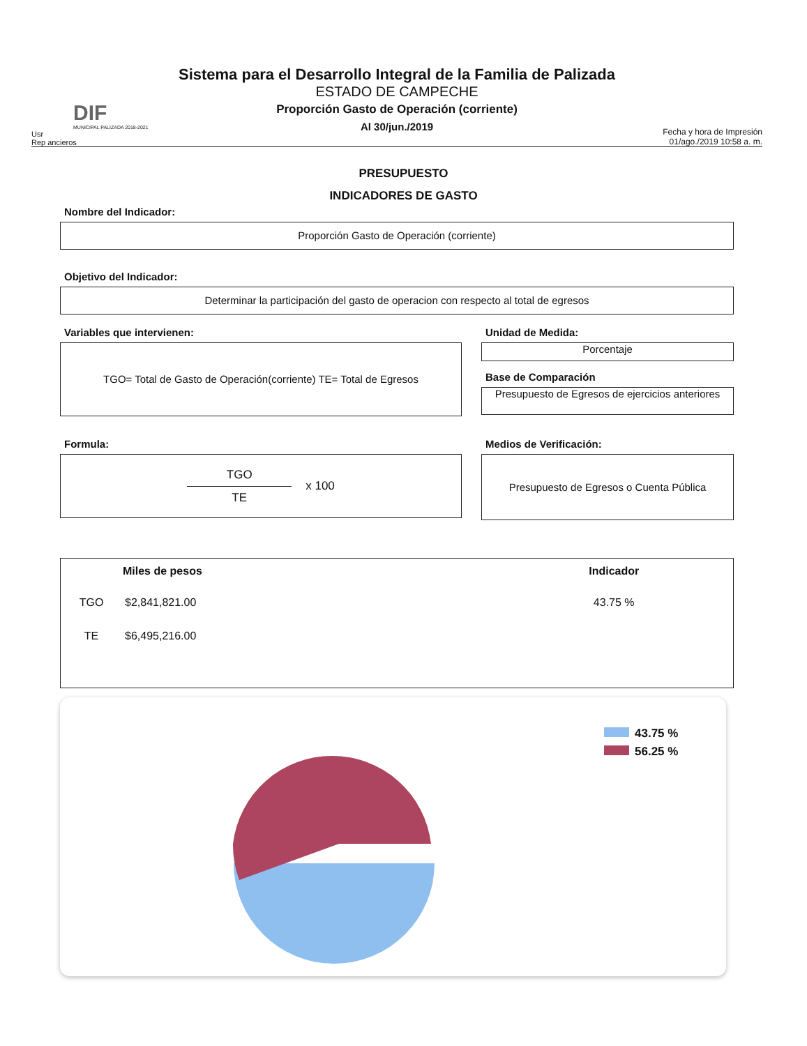DIF
MUNICIPAL PALIZADA 2018-2021
Usr
Rep ancieros
Sistema para el Desarrollo Integral de la Familia de Palizada
ESTADO DE CAMPECHE
Proporción Gasto de Operación (corriente)
Al 30/jun./2019
Fecha y hora de Impresión 01/ago./2019 10:58 a. m.
PRESUPUESTO
INDICADORES DE GASTO
Nombre del Indicador:
Proporción Gasto de Operación (corriente)
Objetivo del Indicador:
Determinar la participación del gasto de operacion con respecto al total de egresos
Variables que intervienen:
TGO= Total de Gasto de Operación(corriente) TE= Total de Egresos
Unidad de Medida:
Porcentaje
Base de Comparación
Presupuesto de Egresos de ejercicios anteriores
Formula:
TGO
TE
x 100
Medios de Verificación:
Presupuesto de Egresos o Cuenta Pública
| | Miles de pesos | Indicador |
| --- | --- | --- |
| TGO | $2,841,821.00 | 43.75 % |
| TE | $6,495,216.00 | |
43.75 %
56.25 %